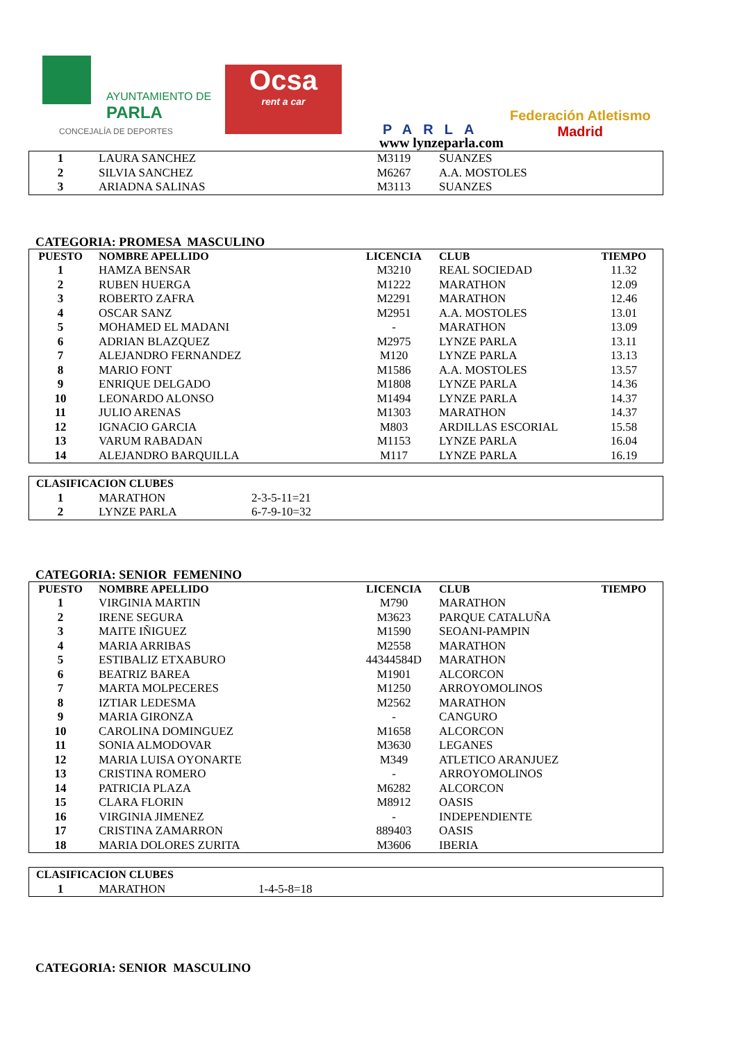AYUNTAMIENTO DE
PARLA
CONCEJALÍA DE DEPORTES
Ocsa
rent a car
PARLA
www lynzeparla.com
Federación Atletismo
Madrid
| 1 | LAURA SANCHEZ | M3119 | SUANZES | |
| 2 | SILVIA SANCHEZ | M6267 | A.A. MOSTOLES | |
| 3 | ARIADNA SALINAS | M3113 | SUANZES | |
CATEGORIA: PROMESA MASCULINO
| PUESTO | NOMBRE APELLIDO | LICENCIA | CLUB | TIEMPO |
| --- | --- | --- | --- | --- |
| 1 | HAMZA BENSAR | M3210 | REAL SOCIEDAD | 11.32 |
| 2 | RUBEN HUERGA | M1222 | MARATHON | 12.09 |
| 3 | ROBERTO ZAFRA | M2291 | MARATHON | 12.46 |
| 4 | OSCAR SANZ | M2951 | A.A. MOSTOLES | 13.01 |
| 5 | MOHAMED EL MADANI | - | MARATHON | 13.09 |
| 6 | ADRIAN BLAZQUEZ | M2975 | LYNZE PARLA | 13.11 |
| 7 | ALEJANDRO FERNANDEZ | M120 | LYNZE PARLA | 13.13 |
| 8 | MARIO FONT | M1586 | A.A. MOSTOLES | 13.57 |
| 9 | ENRIQUE DELGADO | M1808 | LYNZE PARLA | 14.36 |
| 10 | LEONARDO ALONSO | M1494 | LYNZE PARLA | 14.37 |
| 11 | JULIO ARENAS | M1303 | MARATHON | 14.37 |
| 12 | IGNACIO GARCIA | M803 | ARDILLAS ESCORIAL | 15.58 |
| 13 | VARUM RABADAN | M1153 | LYNZE PARLA | 16.04 |
| 14 | ALEJANDRO BARQUILLA | M117 | LYNZE PARLA | 16.19 |
| CLASIFICACION CLUBES | | |
| --- | --- | --- |
| 1 | MARATHON | 2-3-5-11=21 |
| 2 | LYNZE PARLA | 6-7-9-10=32 |
CATEGORIA: SENIOR FEMENINO
| PUESTO | NOMBRE APELLIDO | LICENCIA | CLUB | TIEMPO |
| --- | --- | --- | --- | --- |
| 1 | VIRGINIA MARTIN | M790 | MARATHON | |
| 2 | IRENE SEGURA | M3623 | PARQUE CATALUÑA | |
| 3 | MAITE IÑIGUEZ | M1590 | SEOANI-PAMPIN | |
| 4 | MARIA ARRIBAS | M2558 | MARATHON | |
| 5 | ESTIBALIZ ETXABURO | 44344584D | MARATHON | |
| 6 | BEATRIZ BAREA | M1901 | ALCORCON | |
| 7 | MARTA MOLPECERES | M1250 | ARROYOMOLINOS | |
| 8 | IZTIAR LEDESMA | M2562 | MARATHON | |
| 9 | MARIA GIRONZA | - | CANGURO | |
| 10 | CAROLINA DOMINGUEZ | M1658 | ALCORCON | |
| 11 | SONIA ALMODOVAR | M3630 | LEGANES | |
| 12 | MARIA LUISA OYONARTE | M349 | ATLETICO ARANJUEZ | |
| 13 | CRISTINA ROMERO | - | ARROYOMOLINOS | |
| 14 | PATRICIA PLAZA | M6282 | ALCORCON | |
| 15 | CLARA FLORIN | M8912 | OASIS | |
| 16 | VIRGINIA JIMENEZ | - | INDEPENDIENTE | |
| 17 | CRISTINA ZAMARRON | 889403 | OASIS | |
| 18 | MARIA DOLORES ZURITA | M3606 | IBERIA | |
| CLASIFICACION CLUBES | | |
| --- | --- | --- |
| 1 | MARATHON | 1-4-5-8=18 |
CATEGORIA: SENIOR MASCULINO